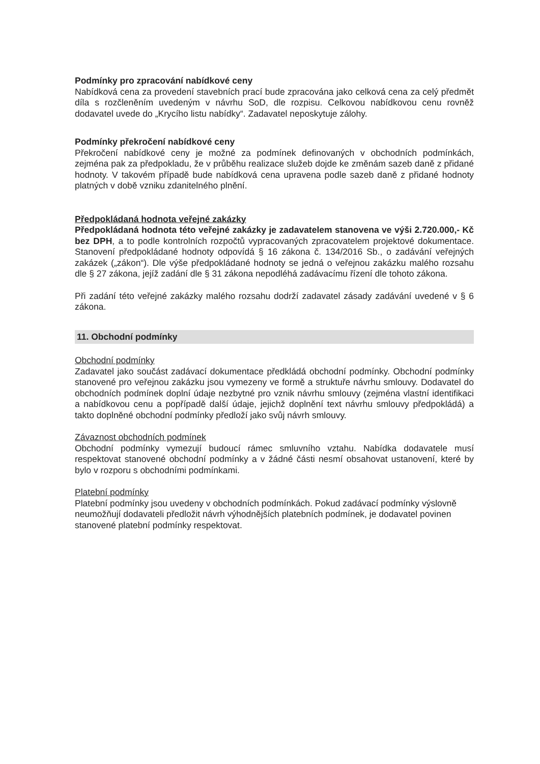Podmínky pro zpracování nabídkové ceny
Nabídková cena za provedení stavebních prací bude zpracována jako celková cena za celý předmět díla s rozčleněním uvedeným v návrhu SoD, dle rozpisu. Celkovou nabídkovou cenu rovněž dodavatel uvede do „Krycího listu nabídky“. Zadavatel neposkytuje zálohy.
Podmínky překročení nabídkové ceny
Překročení nabídkové ceny je možné za podmínek definovaných v obchodních podmínkách, zejména pak za předpokladu, že v průběhu realizace služeb dojde ke změnám sazeb daně z přidané hodnoty. V takovém případě bude nabídková cena upravena podle sazeb daně z přidané hodnoty platných v době vzniku zdanitelného plnění.
Předpokládaná hodnota veřejné zakázky
Předpokládaná hodnota této veřejné zakázky je zadavatelem stanovena ve výši 2.720.000,- Kč bez DPH, a to podle kontrolních rozpočtů vypracovaných zpracovatelem projektové dokumentace. Stanovení předpokládané hodnoty odpovídá § 16 zákona č. 134/2016 Sb., o zadávání veřejných zakázek („zákon“). Dle výše předpokládané hodnoty se jedná o veřejnou zakázku malého rozsahu dle § 27 zákona, jejíž zadání dle § 31 zákona nepodléhá zadávacímu řízení dle tohoto zákona.
Při zadání této veřejné zakázky malého rozsahu dodrží zadavatel zásady zadávání uvedené v § 6 zákona.
11. Obchodní podmínky
Obchodní podmínky
Zadavatel jako součást zadávací dokumentace předkládá obchodní podmínky. Obchodní podmínky stanovené pro veřejnou zakázku jsou vymezeny ve formě a struktuře návrhu smlouvy. Dodavatel do obchodních podmínek doplní údaje nezbytné pro vznik návrhu smlouvy (zejména vlastní identifikaci a nabídkovou cenu a popřípadě další údaje, jejichž doplnění text návrhu smlouvy předpokládá) a takto doplněné obchodní podmínky předloží jako svůj návrh smlouvy.
Závaznost obchodních podmínek
Obchodní podmínky vymezují budoucí rámec smluvního vztahu. Nabídka dodavatele musí respektovat stanovené obchodní podmínky a v žádné části nesmí obsahovat ustanovení, které by bylo v rozporu s obchodními podmínkami.
Platební podmínky
Platební podmínky jsou uvedeny v obchodních podmínkách. Pokud zadávací podmínky výslovně neumožňují dodavateli předložit návrh výhodnějších platebních podmínek, je dodavatel povinen stanovené platební podmínky respektovat.